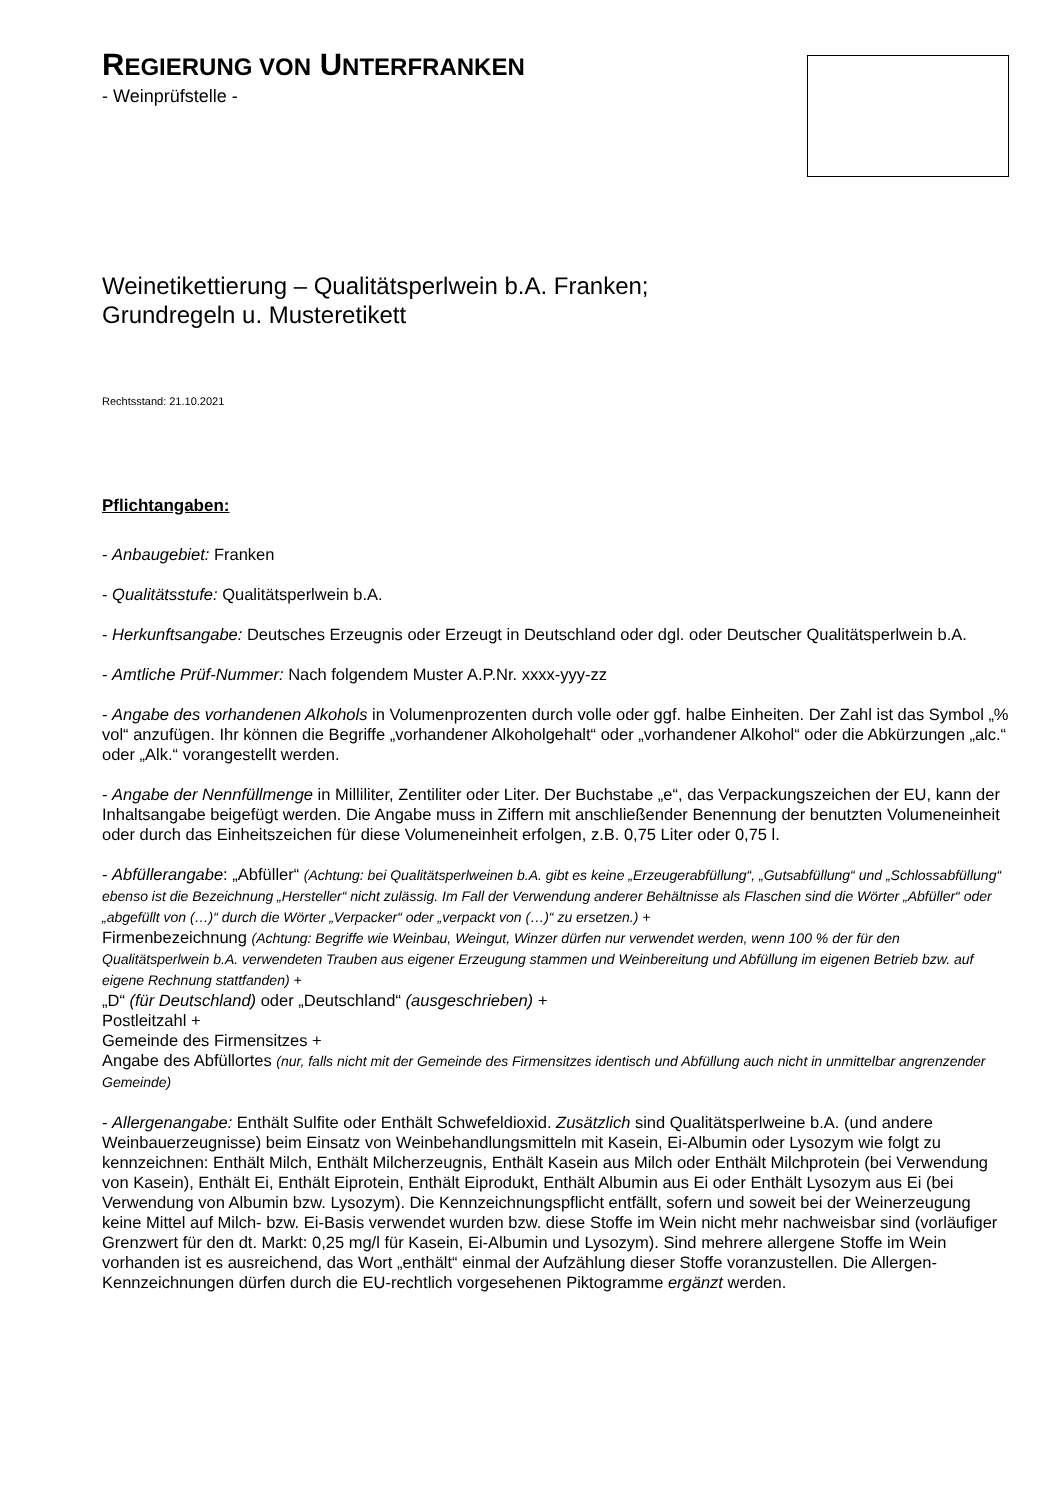REGIERUNG VON UNTERFRANKEN
- Weinprüfstelle -
Weinetikettierung – Qualitätsperlwein b.A. Franken;
Grundregeln u. Musteretikett
Rechtsstand: 21.10.2021
Pflichtangaben:
- Anbaugebiet: Franken
- Qualitätsstufe: Qualitätsperlwein b.A.
- Herkunftsangabe: Deutsches Erzeugnis oder Erzeugt in Deutschland oder dgl. oder Deutscher Qualitätsperlwein b.A.
- Amtliche Prüf-Nummer: Nach folgendem Muster A.P.Nr. xxxx-yyy-zz
- Angabe des vorhandenen Alkohols in Volumenprozenten durch volle oder ggf. halbe Einheiten. Der Zahl ist das Symbol „% vol“ anzufügen. Ihr können die Begriffe „vorhandener Alkoholgehalt“ oder „vorhandener Alkohol“ oder die Abkürzungen „alc.“ oder „Alk.“ vorangestellt werden.
- Angabe der Nennfüllmenge in Milliliter, Zentiliter oder Liter. Der Buchstabe „e“, das Verpackungszeichen der EU, kann der Inhaltsangabe beigefügt werden. Die Angabe muss in Ziffern mit anschließender Benennung der benutzten Volumeneinheit oder durch das Einheitszeichen für diese Volumeneinheit erfolgen, z.B. 0,75 Liter oder 0,75 l.
- Abfüllerangabe: „Abfüller“ (Achtung: bei Qualitätsperlweinen b.A. gibt es keine „Erzeugerabfüllung“, „Gutsabfüllung“ und „Schlossabfüllung“ ebenso ist die Bezeichnung „Hersteller“ nicht zulässig. Im Fall der Verwendung anderer Behältnisse als Flaschen sind die Wörter „Abfüller“ oder „abgefüllt von (…)“ durch die Wörter „Verpacker“ oder „verpackt von (…)“ zu ersetzen.) +
Firmenbezeichnung (Achtung: Begriffe wie Weinbau, Weingut, Winzer dürfen nur verwendet werden, wenn 100 % der für den Qualitätsperlwein b.A. verwendeten Trauben aus eigener Erzeugung stammen und Weinbereitung und Abfüllung im eigenen Betrieb bzw. auf eigene Rechnung stattfanden) +
„D“ (für Deutschland) oder „Deutschland“ (ausgeschrieben) +
Postleitzahl +
Gemeinde des Firmensitzes +
Angabe des Abfüllortes (nur, falls nicht mit der Gemeinde des Firmensitzes identisch und Abfüllung auch nicht in unmittelbar angrenzender Gemeinde)
- Allergenangabe: Enthält Sulfite oder Enthält Schwefeldioxid. Zusätzlich sind Qualitätsperlweine b.A. (und andere Weinbauerzeugnisse) beim Einsatz von Weinbehandlungsmitteln mit Kasein, Ei-Albumin oder Lysozym wie folgt zu kennzeichnen: Enthält Milch, Enthält Milcherzeugnis, Enthält Kasein aus Milch oder Enthält Milchprotein (bei Verwendung von Kasein), Enthält Ei, Enthält Eiprotein, Enthält Eiprodukt, Enthält Albumin aus Ei oder Enthält Lysozym aus Ei (bei Verwendung von Albumin bzw. Lysozym). Die Kennzeichnungspflicht entfällt, sofern und soweit bei der Weinerzeugung keine Mittel auf Milch- bzw. Ei-Basis verwendet wurden bzw. diese Stoffe im Wein nicht mehr nachweisbar sind (vorläufiger Grenzwert für den dt. Markt: 0,25 mg/l für Kasein, Ei-Albumin und Lysozym). Sind mehrere allergene Stoffe im Wein vorhanden ist es ausreichend, das Wort „enthält“ einmal der Aufzählung dieser Stoffe voranzustellen. Die Allergen-Kennzeichnungen dürfen durch die EU-rechtlich vorgesehenen Piktogramme ergänzt werden.